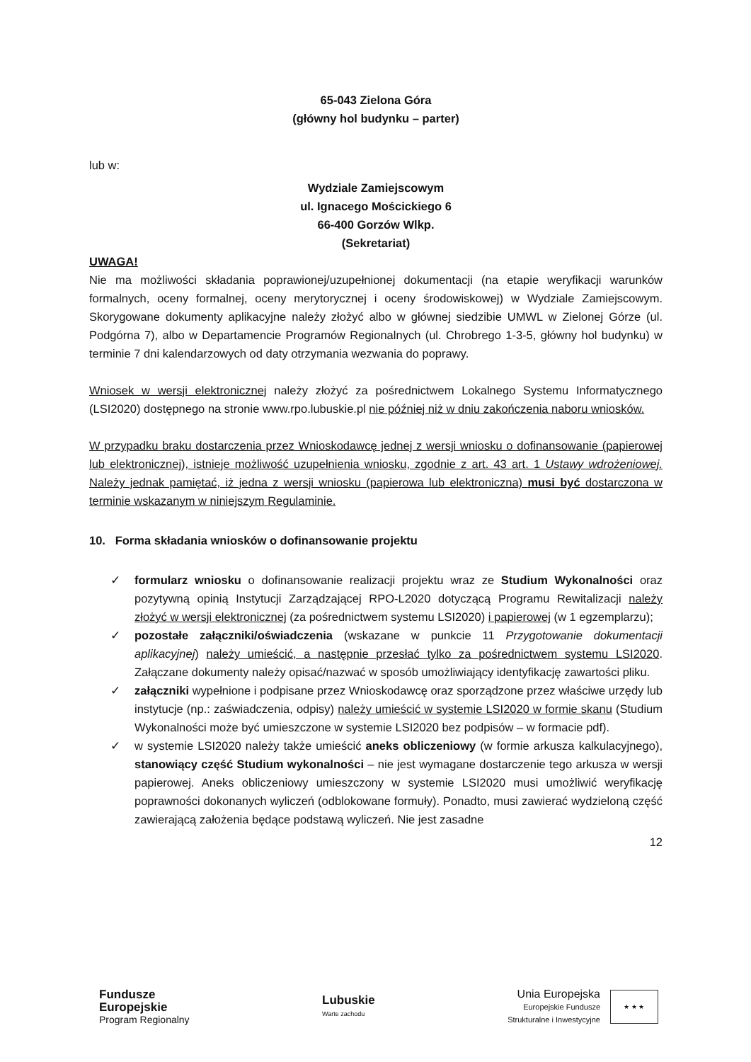65-043 Zielona Góra
(główny hol budynku – parter)
lub w:
Wydziale Zamiejscowym
ul. Ignacego Mościckiego 6
66-400 Gorzów Wlkp.
(Sekretariat)
UWAGA!
Nie ma możliwości składania poprawionej/uzupełnionej dokumentacji (na etapie weryfikacji warunków formalnych, oceny formalnej, oceny merytorycznej i oceny środowiskowej) w Wydziale Zamiejscowym. Skorygowane dokumenty aplikacyjne należy złożyć albo w głównej siedzibie UMWL w Zielonej Górze (ul. Podgórna 7), albo w Departamencie Programów Regionalnych (ul. Chrobrego 1-3-5, główny hol budynku) w terminie 7 dni kalendarzowych od daty otrzymania wezwania do poprawy.
Wniosek w wersji elektronicznej należy złożyć za pośrednictwem Lokalnego Systemu Informatycznego (LSI2020) dostępnego na stronie www.rpo.lubuskie.pl nie później niż w dniu zakończenia naboru wniosków.
W przypadku braku dostarczenia przez Wnioskodawcę jednej z wersji wniosku o dofinansowanie (papierowej lub elektronicznej), istnieje możliwość uzupełnienia wniosku, zgodnie z art. 43 art. 1 Ustawy wdrożeniowej. Należy jednak pamiętać, iż jedna z wersji wniosku (papierowa lub elektroniczna) musi być dostarczona w terminie wskazanym w niniejszym Regulaminie.
10. Forma składania wniosków o dofinansowanie projektu
✓ formularz wniosku o dofinansowanie realizacji projektu wraz ze Studium Wykonalności oraz pozytywną opinią Instytucji Zarządzającej RPO-L2020 dotyczącą Programu Rewitalizacji należy złożyć w wersji elektronicznej (za pośrednictwem systemu LSI2020) i papierowej (w 1 egzemplarzu);
✓ pozostałe załączniki/oświadczenia (wskazane w punkcie 11 Przygotowanie dokumentacji aplikacyjnej) należy umieścić, a następnie przesłać tylko za pośrednictwem systemu LSI2020. Załączane dokumenty należy opisać/nazwać w sposób umożliwiający identyfikację zawartości pliku.
✓ załączniki wypełnione i podpisane przez Wnioskodawcę oraz sporządzone przez właściwe urzędy lub instytucje (np.: zaświadczenia, odpisy) należy umieścić w systemie LSI2020 w formie skanu (Studium Wykonalności może być umieszczone w systemie LSI2020 bez podpisów – w formacie pdf).
✓ w systemie LSI2020 należy także umieścić aneks obliczeniowy (w formie arkusza kalkulacyjnego), stanowiący część Studium wykonalności – nie jest wymagane dostarczenie tego arkusza w wersji papierowej. Aneks obliczeniowy umieszczony w systemie LSI2020 musi umożliwić weryfikację poprawności dokonanych wyliczeń (odblokowane formuły). Ponadto, musi zawierać wydzieloną część zawierającą założenia będące podstawą wyliczeń. Nie jest zasadne
12
Fundusze
Europejskie
Program Regionalny
Lubuskie
Warte zachodu
Unia Europejska
Europejskie Fundusze
Strukturalne i Inwestycyjne
★ ★ ★